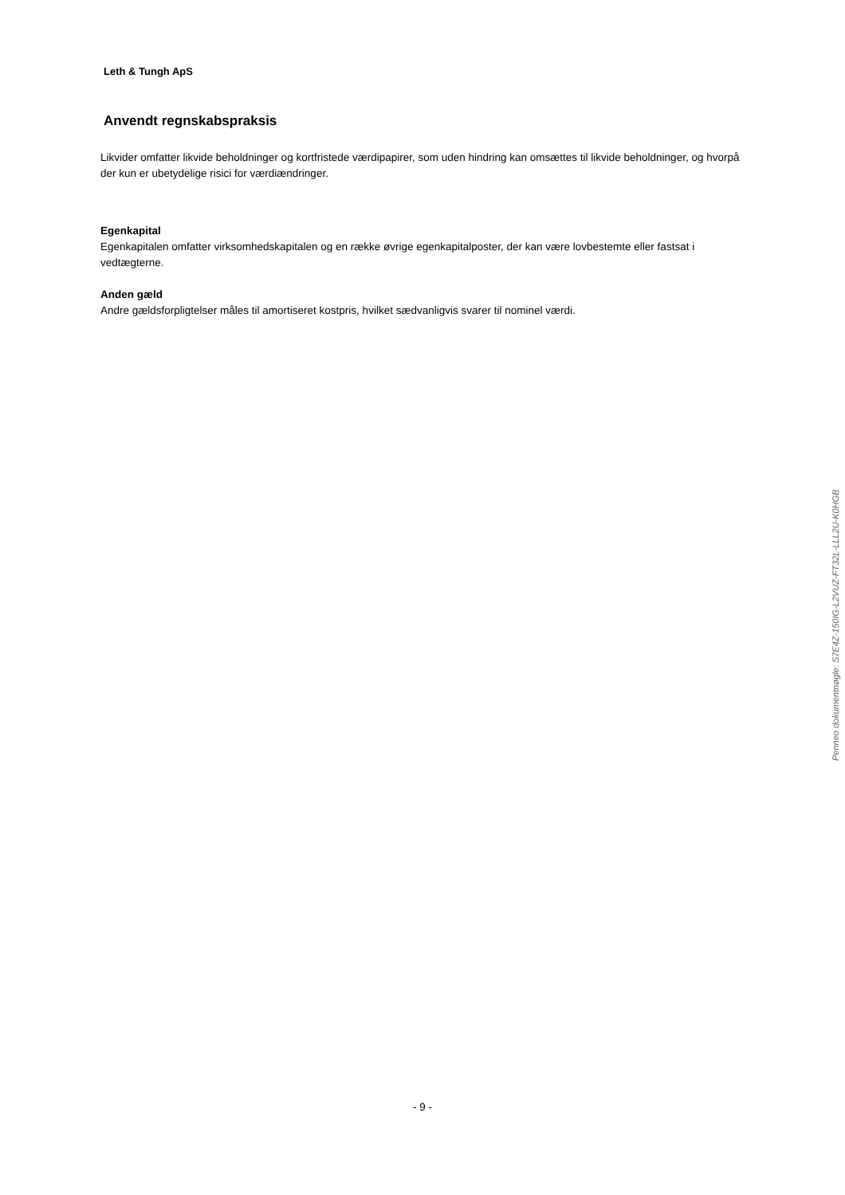Leth & Tungh ApS
Anvendt regnskabspraksis
Likvider omfatter likvide beholdninger og kortfristede værdipapirer, som uden hindring kan omsættes til likvide beholdninger, og hvorpå der kun er ubetydelige risici for værdiændringer.
Egenkapital
Egenkapitalen omfatter virksomhedskapitalen og en række øvrige egenkapitalposter, der kan være lovbestemte eller fastsat i vedtægterne.
Anden gæld
Andre gældsforpligtelser måles til amortiseret kostpris, hvilket sædvanligvis svarer til nominel værdi.
Penneo dokumentnøgle: S7E4Z-150IG-L2VUZ-FT32L-LLL2U-K0HGB
- 9 -